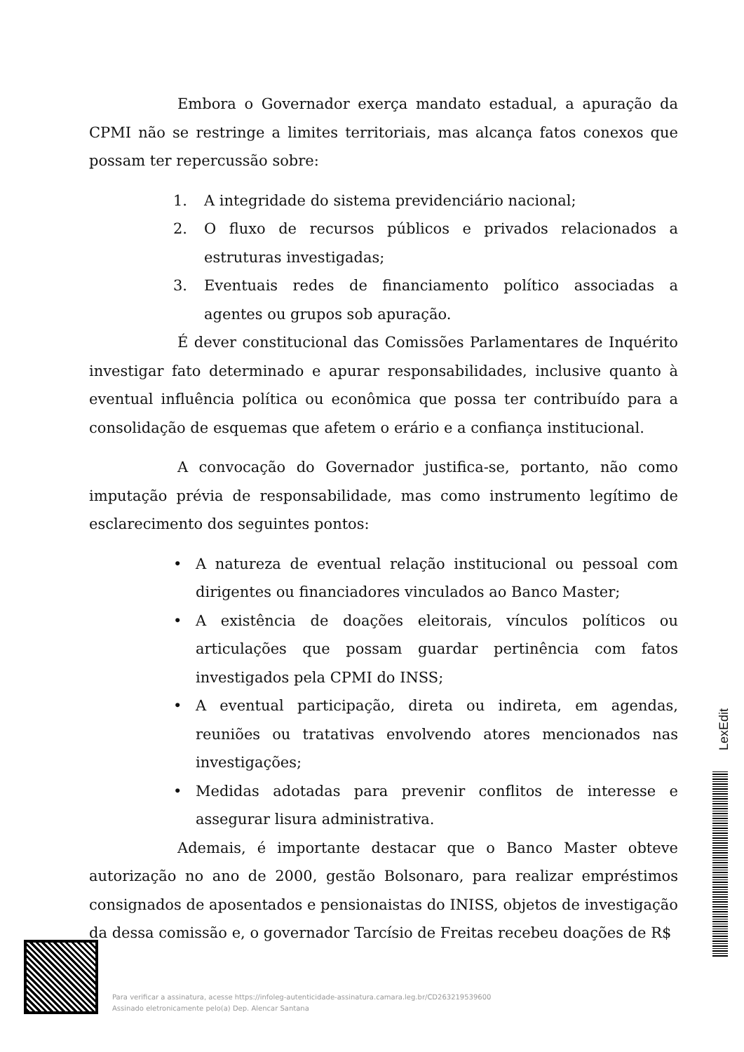Embora o Governador exerça mandato estadual, a apuração da CPMI não se restringe a limites territoriais, mas alcança fatos conexos que possam ter repercussão sobre:
1. A integridade do sistema previdenciário nacional;
2. O fluxo de recursos públicos e privados relacionados a estruturas investigadas;
3. Eventuais redes de financiamento político associadas a agentes ou grupos sob apuração.
É dever constitucional das Comissões Parlamentares de Inquérito investigar fato determinado e apurar responsabilidades, inclusive quanto à eventual influência política ou econômica que possa ter contribuído para a consolidação de esquemas que afetem o erário e a confiança institucional.
A convocação do Governador justifica-se, portanto, não como imputação prévia de responsabilidade, mas como instrumento legítimo de esclarecimento dos seguintes pontos:
• A natureza de eventual relação institucional ou pessoal com dirigentes ou financiadores vinculados ao Banco Master;
• A existência de doações eleitorais, vínculos políticos ou articulações que possam guardar pertinência com fatos investigados pela CPMI do INSS;
• A eventual participação, direta ou indireta, em agendas, reuniões ou tratativas envolvendo atores mencionados nas investigações;
• Medidas adotadas para prevenir conflitos de interesse e assegurar lisura administrativa.
Ademais, é importante destacar que o Banco Master obteve autorização no ano de 2000, gestão Bolsonaro, para realizar empréstimos consignados de aposentados e pensionaistas do INISS, objetos de investigação da dessa comissão e, o governador Tarcísio de Freitas recebeu doações de R$
LexEdit
Para verificar a assinatura, acesse https://infoleg-autenticidade-assinatura.camara.leg.br/CD263219539600
Assinado eletronicamente pelo(a) Dep. Alencar Santana